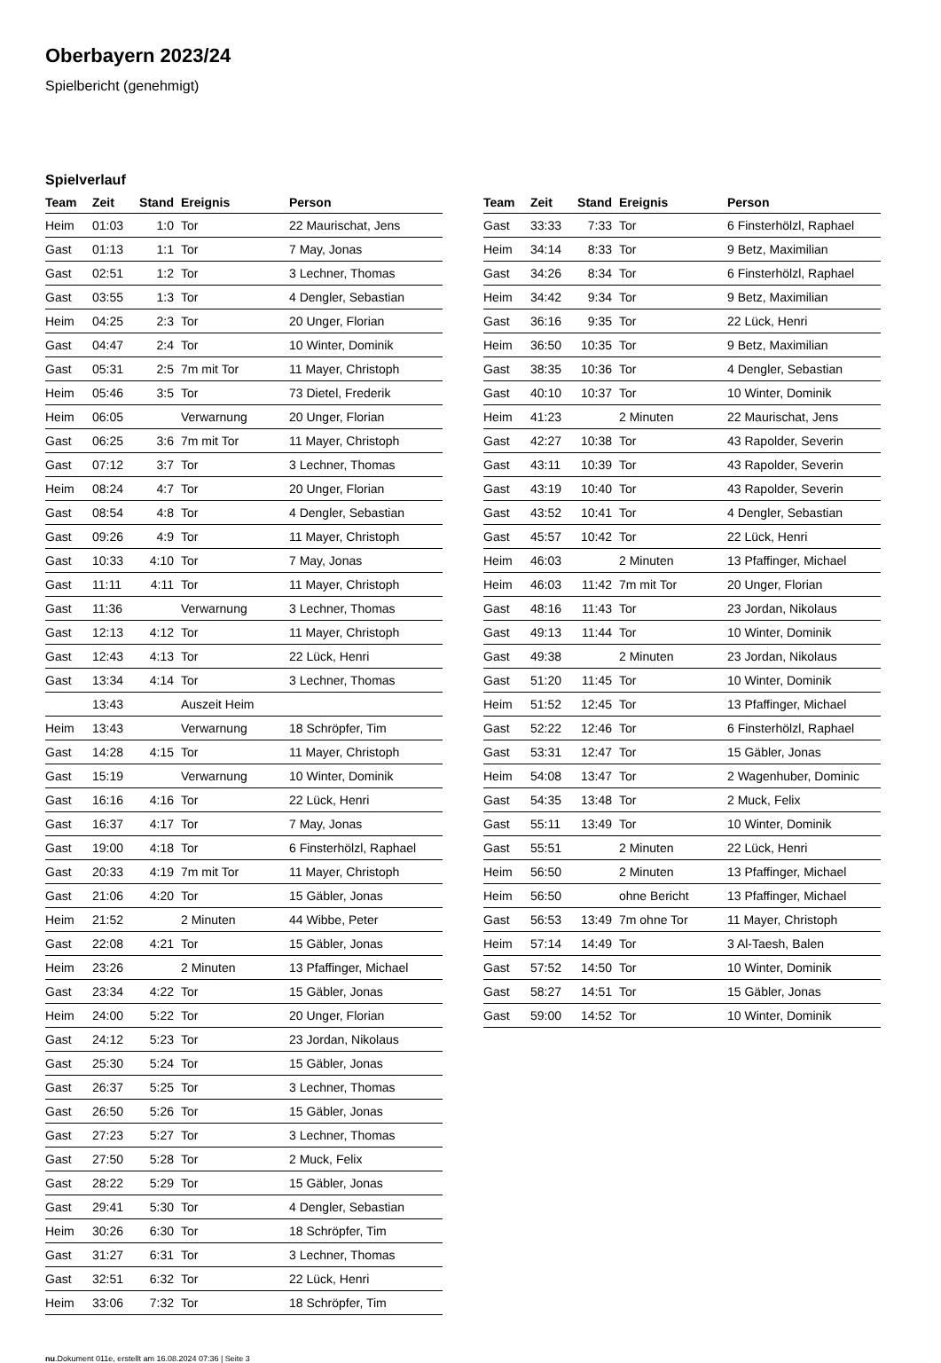Oberbayern 2023/24
Spielbericht (genehmigt)
Spielverlauf
| Team | Zeit | Stand | Ereignis | Person |
| --- | --- | --- | --- | --- |
| Heim | 01:03 | 1:0 | Tor | 22 Maurischat, Jens |
| Gast | 01:13 | 1:1 | Tor | 7 May, Jonas |
| Gast | 02:51 | 1:2 | Tor | 3 Lechner, Thomas |
| Gast | 03:55 | 1:3 | Tor | 4 Dengler, Sebastian |
| Heim | 04:25 | 2:3 | Tor | 20 Unger, Florian |
| Gast | 04:47 | 2:4 | Tor | 10 Winter, Dominik |
| Gast | 05:31 | 2:5 | 7m mit Tor | 11 Mayer, Christoph |
| Heim | 05:46 | 3:5 | Tor | 73 Dietel, Frederik |
| Heim | 06:05 | | Verwarnung | 20 Unger, Florian |
| Gast | 06:25 | 3:6 | 7m mit Tor | 11 Mayer, Christoph |
| Gast | 07:12 | 3:7 | Tor | 3 Lechner, Thomas |
| Heim | 08:24 | 4:7 | Tor | 20 Unger, Florian |
| Gast | 08:54 | 4:8 | Tor | 4 Dengler, Sebastian |
| Gast | 09:26 | 4:9 | Tor | 11 Mayer, Christoph |
| Gast | 10:33 | 4:10 | Tor | 7 May, Jonas |
| Gast | 11:11 | 4:11 | Tor | 11 Mayer, Christoph |
| Gast | 11:36 | | Verwarnung | 3 Lechner, Thomas |
| Gast | 12:13 | 4:12 | Tor | 11 Mayer, Christoph |
| Gast | 12:43 | 4:13 | Tor | 22 Lück, Henri |
| Gast | 13:34 | 4:14 | Tor | 3 Lechner, Thomas |
| | 13:43 | | Auszeit Heim | |
| Heim | 13:43 | | Verwarnung | 18 Schröpfer, Tim |
| Gast | 14:28 | 4:15 | Tor | 11 Mayer, Christoph |
| Gast | 15:19 | | Verwarnung | 10 Winter, Dominik |
| Gast | 16:16 | 4:16 | Tor | 22 Lück, Henri |
| Gast | 16:37 | 4:17 | Tor | 7 May, Jonas |
| Gast | 19:00 | 4:18 | Tor | 6 Finsterhölzl, Raphael |
| Gast | 20:33 | 4:19 | 7m mit Tor | 11 Mayer, Christoph |
| Gast | 21:06 | 4:20 | Tor | 15 Gäbler, Jonas |
| Heim | 21:52 | | 2 Minuten | 44 Wibbe, Peter |
| Gast | 22:08 | 4:21 | Tor | 15 Gäbler, Jonas |
| Heim | 23:26 | | 2 Minuten | 13 Pfaffinger, Michael |
| Gast | 23:34 | 4:22 | Tor | 15 Gäbler, Jonas |
| Heim | 24:00 | 5:22 | Tor | 20 Unger, Florian |
| Gast | 24:12 | 5:23 | Tor | 23 Jordan, Nikolaus |
| Gast | 25:30 | 5:24 | Tor | 15 Gäbler, Jonas |
| Gast | 26:37 | 5:25 | Tor | 3 Lechner, Thomas |
| Gast | 26:50 | 5:26 | Tor | 15 Gäbler, Jonas |
| Gast | 27:23 | 5:27 | Tor | 3 Lechner, Thomas |
| Gast | 27:50 | 5:28 | Tor | 2 Muck, Felix |
| Gast | 28:22 | 5:29 | Tor | 15 Gäbler, Jonas |
| Gast | 29:41 | 5:30 | Tor | 4 Dengler, Sebastian |
| Heim | 30:26 | 6:30 | Tor | 18 Schröpfer, Tim |
| Gast | 31:27 | 6:31 | Tor | 3 Lechner, Thomas |
| Gast | 32:51 | 6:32 | Tor | 22 Lück, Henri |
| Heim | 33:06 | 7:32 | Tor | 18 Schröpfer, Tim |
| Team | Zeit | Stand | Ereignis | Person |
| --- | --- | --- | --- | --- |
| Gast | 33:33 | 7:33 | Tor | 6 Finsterhölzl, Raphael |
| Heim | 34:14 | 8:33 | Tor | 9 Betz, Maximilian |
| Gast | 34:26 | 8:34 | Tor | 6 Finsterhölzl, Raphael |
| Heim | 34:42 | 9:34 | Tor | 9 Betz, Maximilian |
| Gast | 36:16 | 9:35 | Tor | 22 Lück, Henri |
| Heim | 36:50 | 10:35 | Tor | 9 Betz, Maximilian |
| Gast | 38:35 | 10:36 | Tor | 4 Dengler, Sebastian |
| Gast | 40:10 | 10:37 | Tor | 10 Winter, Dominik |
| Heim | 41:23 | | 2 Minuten | 22 Maurischat, Jens |
| Gast | 42:27 | 10:38 | Tor | 43 Rapolder, Severin |
| Gast | 43:11 | 10:39 | Tor | 43 Rapolder, Severin |
| Gast | 43:19 | 10:40 | Tor | 43 Rapolder, Severin |
| Gast | 43:52 | 10:41 | Tor | 4 Dengler, Sebastian |
| Gast | 45:57 | 10:42 | Tor | 22 Lück, Henri |
| Heim | 46:03 | | 2 Minuten | 13 Pfaffinger, Michael |
| Heim | 46:03 | 11:42 | 7m mit Tor | 20 Unger, Florian |
| Gast | 48:16 | 11:43 | Tor | 23 Jordan, Nikolaus |
| Gast | 49:13 | 11:44 | Tor | 10 Winter, Dominik |
| Gast | 49:38 | | 2 Minuten | 23 Jordan, Nikolaus |
| Gast | 51:20 | 11:45 | Tor | 10 Winter, Dominik |
| Heim | 51:52 | 12:45 | Tor | 13 Pfaffinger, Michael |
| Gast | 52:22 | 12:46 | Tor | 6 Finsterhölzl, Raphael |
| Gast | 53:31 | 12:47 | Tor | 15 Gäbler, Jonas |
| Heim | 54:08 | 13:47 | Tor | 2 Wagenhuber, Dominic |
| Gast | 54:35 | 13:48 | Tor | 2 Muck, Felix |
| Gast | 55:11 | 13:49 | Tor | 10 Winter, Dominik |
| Gast | 55:51 | | 2 Minuten | 22 Lück, Henri |
| Heim | 56:50 | | 2 Minuten | 13 Pfaffinger, Michael |
| Heim | 56:50 | | ohne Bericht | 13 Pfaffinger, Michael |
| Gast | 56:53 | 13:49 | 7m ohne Tor | 11 Mayer, Christoph |
| Heim | 57:14 | 14:49 | Tor | 3 Al-Taesh, Balen |
| Gast | 57:52 | 14:50 | Tor | 10 Winter, Dominik |
| Gast | 58:27 | 14:51 | Tor | 15 Gäbler, Jonas |
| Gast | 59:00 | 14:52 | Tor | 10 Winter, Dominik |
nu.Dokument 011e, erstellt am 16.08.2024 07:36 | Seite 3